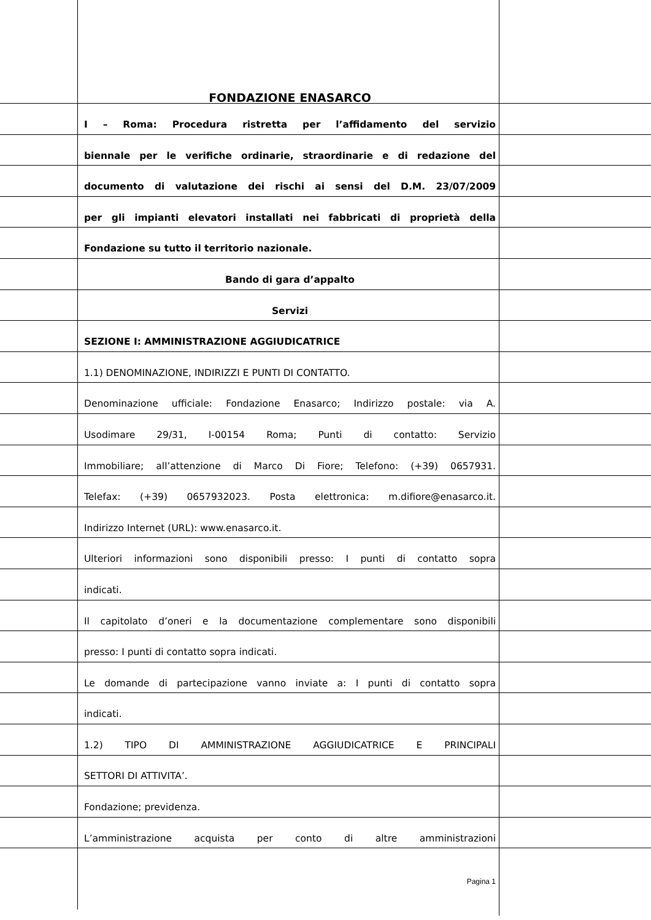FONDAZIONE ENASARCO
I – Roma: Procedura ristretta per l’affidamento del servizio
biennale per le verifiche ordinarie, straordinarie e di redazione del
documento di valutazione dei rischi ai sensi del D.M. 23/07/2009
per gli impianti elevatori installati nei fabbricati di proprietà della
Fondazione su tutto il territorio nazionale.
Bando di gara d’appalto
Servizi
SEZIONE I: AMMINISTRAZIONE AGGIUDICATRICE
1.1) DENOMINAZIONE, INDIRIZZI E PUNTI DI CONTATTO.
Denominazione ufficiale: Fondazione Enasarco; Indirizzo postale: via A.
Usodimare 29/31, I-00154 Roma; Punti di contatto: Servizio
Immobiliare; all’attenzione di Marco Di Fiore; Telefono: (+39) 0657931.
Telefax: (+39) 0657932023. Posta elettronica: m.difiore@enasarco.it.
Indirizzo Internet (URL): www.enasarco.it.
Ulteriori informazioni sono disponibili presso: I punti di contatto sopra
indicati.
Il capitolato d’oneri e la documentazione complementare sono disponibili
presso: I punti di contatto sopra indicati.
Le domande di partecipazione vanno inviate a: I punti di contatto sopra
indicati.
1.2) TIPO DI AMMINISTRAZIONE AGGIUDICATRICE E PRINCIPALI
SETTORI DI ATTIVITA’.
Fondazione; previdenza.
L’amministrazione acquista per conto di altre amministrazioni
Pagina 1